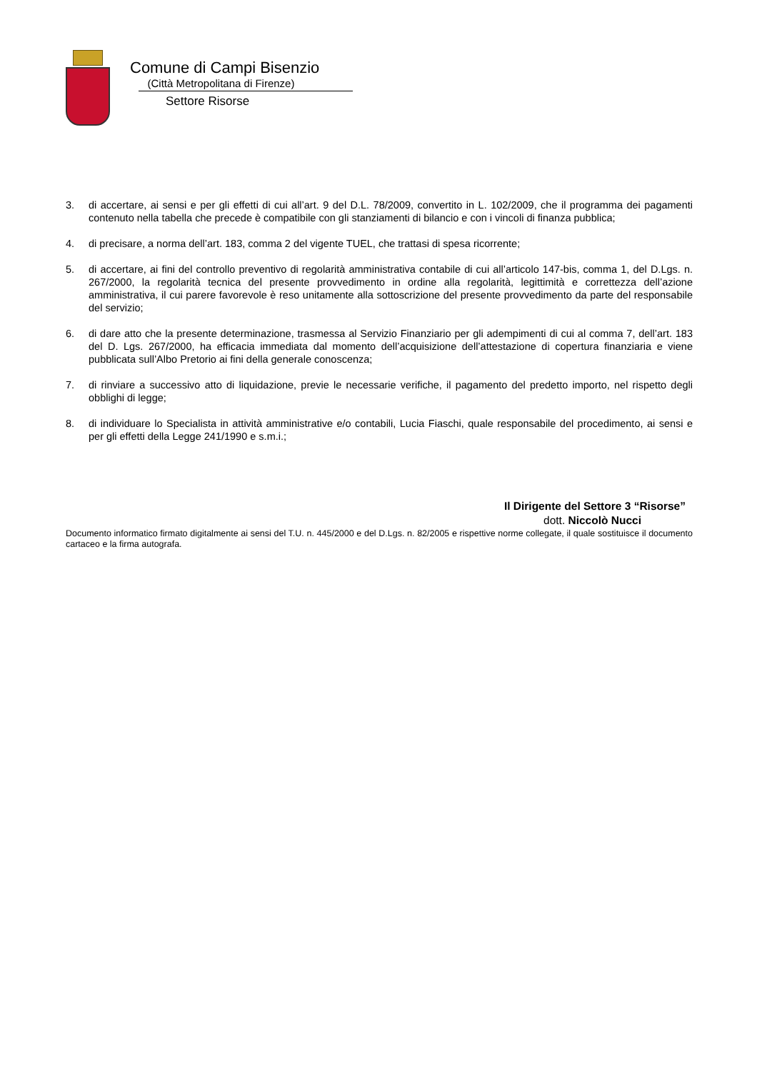Comune di Campi Bisenzio
(Città Metropolitana di Firenze)
Settore Risorse
3. di accertare, ai sensi e per gli effetti di cui all’art. 9 del D.L. 78/2009, convertito in L. 102/2009, che il programma dei pagamenti contenuto nella tabella che precede è compatibile con gli stanziamenti di bilancio e con i vincoli di finanza pubblica;
4. di precisare, a norma dell’art. 183, comma 2 del vigente TUEL, che trattasi di spesa ricorrente;
5. di accertare, ai fini del controllo preventivo di regolarità amministrativa contabile di cui all’articolo 147-bis, comma 1, del D.Lgs. n. 267/2000, la regolarità tecnica del presente provvedimento in ordine alla regolarità, legittimità e correttezza dell’azione amministrativa, il cui parere favorevole è reso unitamente alla sottoscrizione del presente provvedimento da parte del responsabile del servizio;
6. di dare atto che la presente determinazione, trasmessa al Servizio Finanziario per gli adempimenti di cui al comma 7, dell’art. 183 del D. Lgs. 267/2000, ha efficacia immediata dal momento dell’acquisizione dell’attestazione di copertura finanziaria e viene pubblicata sull’Albo Pretorio ai fini della generale conoscenza;
7. di rinviare a successivo atto di liquidazione, previe le necessarie verifiche, il pagamento del predetto importo, nel rispetto degli obblighi di legge;
8. di individuare lo Specialista in attività amministrative e/o contabili, Lucia Fiaschi, quale responsabile del procedimento, ai sensi e per gli effetti della Legge 241/1990 e s.m.i.;
Il Dirigente del Settore 3 “Risorse”
dott. Niccolò Nucci
Documento informatico firmato digitalmente ai sensi del T.U. n. 445/2000 e del D.Lgs. n. 82/2005 e rispettive norme collegate, il quale sostituisce il documento cartaceo e la firma autografa.